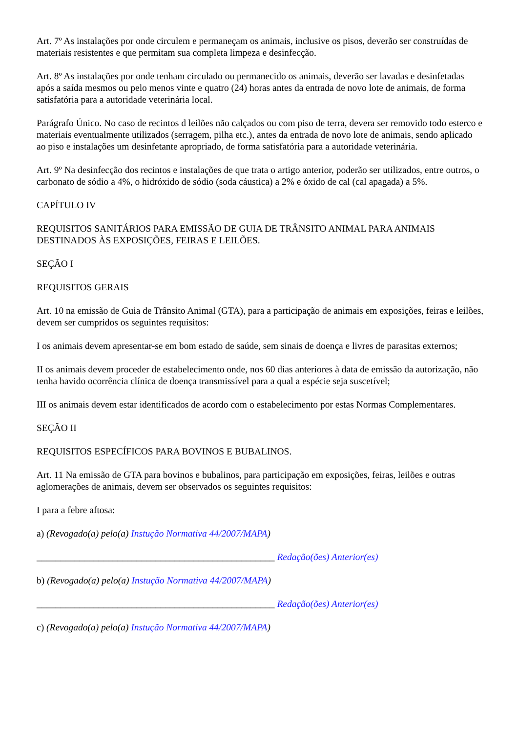Art. 7º As instalações por onde circulem e permaneçam os animais, inclusive os pisos, deverão ser construídas de materiais resistentes e que permitam sua completa limpeza e desinfecção.
Art. 8º As instalações por onde tenham circulado ou permanecido os animais, deverão ser lavadas e desinfetadas após a saída mesmos ou pelo menos vinte e quatro (24) horas antes da entrada de novo lote de animais, de forma satisfatória para a autoridade veterinária local.
Parágrafo Único. No caso de recintos d leilões não calçados ou com piso de terra, devera ser removido todo esterco e materiais eventualmente utilizados (serragem, pilha etc.), antes da entrada de novo lote de animais, sendo aplicado ao piso e instalações um desinfetante apropriado, de forma satisfatória para a autoridade veterinária.
Art. 9º Na desinfecção dos recintos e instalações de que trata o artigo anterior, poderão ser utilizados, entre outros, o carbonato de sódio a 4%, o hidróxido de sódio (soda cáustica) a 2% e óxido de cal (cal apagada) a 5%.
CAPÍTULO IV
REQUISITOS SANITÁRIOS PARA EMISSÃO DE GUIA DE TRÂNSITO ANIMAL PARA ANIMAIS DESTINADOS ÀS EXPOSIÇÕES, FEIRAS E LEILÕES.
SEÇÃO I
REQUISITOS GERAIS
Art. 10 na emissão de Guia de Trânsito Animal (GTA), para a participação de animais em exposições, feiras e leilões, devem ser cumpridos os seguintes requisitos:
I os animais devem apresentar-se em bom estado de saúde, sem sinais de doença e livres de parasitas externos;
II os animais devem proceder de estabelecimento onde, nos 60 dias anteriores à data de emissão da autorização, não tenha havido ocorrência clínica de doença transmissível para a qual a espécie seja suscetível;
III os animais devem estar identificados de acordo com o estabelecimento por estas Normas Complementares.
SEÇÃO II
REQUISITOS ESPECÍFICOS PARA BOVINOS E BUBALINOS.
Art. 11 Na emissão de GTA para bovinos e bubalinos, para participação em exposições, feiras, leilões e outras aglomerações de animais, devem ser observados os seguintes requisitos:
I para a febre aftosa:
a) (Revogado(a) pelo(a) Instução Normativa 44/2007/MAPA)
__________________________________________________ Redação(ões) Anterior(es)
b) (Revogado(a) pelo(a) Instução Normativa 44/2007/MAPA)
__________________________________________________ Redação(ões) Anterior(es)
c) (Revogado(a) pelo(a) Instução Normativa 44/2007/MAPA)